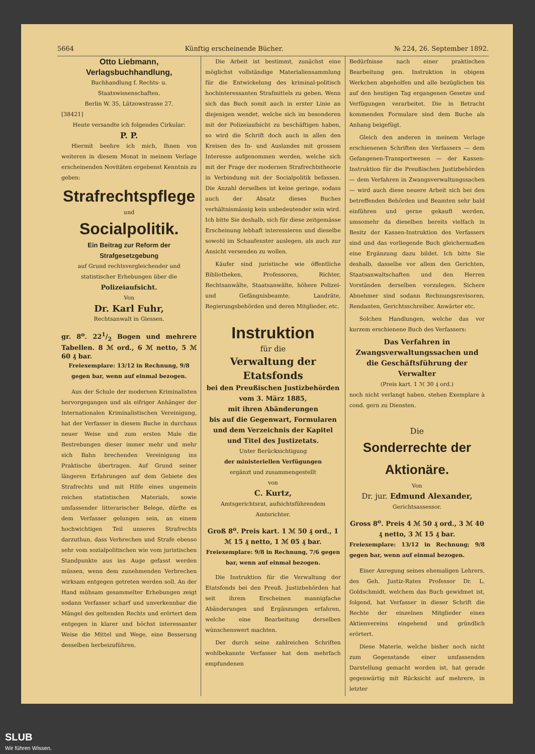5664 Künftig erscheinende Bücher. № 224, 26. September 1892.
Otto Liebmann, Verlagsbuchhandlung,
Buchhandlung f. Rechts- u. Staatswissenschaften.
Berlin W. 35, Lützowstrasse 27.
[38421]
Heute versandte ich folgendes Cirkular:
P. P.
Hiermit beehre ich mich, Ihnen von weiteren in diesem Monat in meinem Verlage erscheinenden Novitäten ergebenst Kenntnis zu geben:
Strafrechtspflege
und
Socialpolitik.
Ein Beitrag zur Reform der Strafgesetzgebung
auf Grund rechtsvergleichender und statistischer Erhebungen über die
Polizeiaufsicht.
Von
Dr. Karl Fuhr,
Rechtsanwalt in Giessen.
gr. 8<sup>o</sup>. 221/2 Bogen und mehrere Tabellen. 8 ℳ ord., 6 ℳ netto, 5 ℳ 60 ₰ bar.
Freiexemplare: 13/12 in Rechnung, 9/8 gegen bar, wenn auf einmal bezogen.
Aus der Schule der modernen Kriminalisten hervorgegangen und als eifriger Anhänger der Internationalen Kriminalistischen Vereinigung, hat der Verfasser in diesem Buche in durchaus neuer Weise und zum ersten Male die Bestrebungen dieser immer mehr und mehr sich Bahn brechenden Vereinigung ins Praktische übertragen. Auf Grund seiner längeren Erfahrungen auf dem Gebiete des Strafrechts und mit Hilfe eines ungemein reichen statistischen Materials, sowie umfassender litterarischer Belege, dürfte es dem Verfasser gelungen sein, an einem hochwichtigen Teil unseres Strafrechts darzuthun, dass Verbrechen und Strafe ebenso sehr vom sozialpolitischen wie vom juristischen Standpunkte aus ins Auge gefasst werden müssen, wenn dem zunehmenden Verbrechen wirksam entgegen getreten werden soll. An der Hand mühsam gesammelter Erhebungen zeigt sodann Verfasser scharf und unverkennbar die Mängel des geltenden Rechts und erörtert dem entgegen in klarer und höchst interessanter Weise die Mittel und Wege, eine Besserung desselben herbeizuführen.
Die Arbeit ist bestimmt, zunächst eine möglichst vollständige Materialiensammlung für die Entwickelung des kriminal-politisch hochinteressanten Strafmittels zu geben. Wenn sich das Buch somit auch in erster Linie an diejenigen wendet, welche sich im besonderen mit der Polizeiaufsicht zu beschäftigen haben, so wird die Schrift doch auch in allen den Kreisen des In- und Auslandes mit grossem Interesse aufgenommen werden, welche sich mit der Frage der modernen Strafrechtstheorie in Verbindung mit der Socialpolitik befassen. Die Anzahl derselben ist keine geringe, sodass auch der Absatz dieses Buches verhältnismässig kein unbedeutender sein wird. Ich bitte Sie deshalb, sich für diese zeitgemässe Erscheinung lebhaft interessieren und dieselbe sowohl im Schaufenster auslegen, als auch zur Ansicht versenden zu wollen.
Käufer sind juristische wie öffentliche Bibliotheken, Professoren, Richter, Rechtsanwälte, Staatsanwälte, höhere Polizei- und Gefängnisbeamte, Landräte, Regierungsbehörden und deren Mitglieder, etc.
Instruktion
für die
Verwaltung der Etatsfonds
bei den Preußischen Justizbehörden
vom 3. März 1885,
mit ihren Abänderungen
bis auf die Gegenwart, Formularen und dem Verzeichnis der Kapitel und Titel des Justizetats.
Unter Berücksichtigung
der ministeriellen Verfügungen
ergänzt und zusammengestellt
von
C. Kurtz,
Amtsgerichtsrat, aufsichtsführendem Amtsrichter.
Groß 8<sup>o</sup>. Preis kart. 1 ℳ 50 ₰ ord., 1 ℳ 15 ₰ netto, 1 ℳ 05 ₰ bar.
Freiexemplare: 9/8 in Rechnung, 7/6 gegen bar, wenn auf einmal bezogen.
Die Instruktion für die Verwaltung der Etatsfonds bei den Preuß. Justizbehörden hat seit ihrem Erscheinen mannigfache Abänderungen und Ergänzungen erfahren, welche eine Bearbeitung derselben wünschenswert machten.
Der durch seine zahlreichen Schriften wohlbekannte Verfasser hat dem mehrfach empfundenen
Bedürfnisse nach einer praktischen Bearbeitung gen. Instruktion in obigem Werkchen abgeholfen und alle bezüglichen bis auf den heutigen Tag ergangenen Gesetze und Verfügungen verarbeitet. Die in Betracht kommenden Formulare sind dem Buche als Anhang beigefügt.
Gleich den anderen in meinem Verlage erschienenen Schriften des Verfassers — dem Gefangenen-Transportwesen — der Kassen-Instruktion für die Preußischen Justizbehörden — dem Verfahren in Zwangsverwaltungssachen — wird auch diese neuere Arbeit sich bei den betreffenden Behörden und Beamten sehr bald einführen und gerne gekauft werden, umsomehr da dieselben bereits vielfach in Besitz der Kassen-Instruktion des Verfassers sind und das vorliegende Buch gleichermaßen eine Ergänzung dazu bildet. Ich bitte Sie deshalb, dasselbe vor allem den Gerichten, Staatsanwaltschaften und den Herren Vorständen derselben vorzulegen. Sichere Abnehmer sind sodann Rechnungsrevisoren, Rendanten, Gerichtsschreiber, Anwärter etc.
Solchen Handlungen, welche das vor kurzem erschienene Buch des Verfassers:
Das Verfahren in Zwangsverwaltungssachen und die Geschäftsführung der Verwalter
(Preis kart. 1 ℳ 30 ₰ ord.)
noch nicht verlangt haben, stehen Exemplare à cond. gern zu Diensten.
Die
Sonderrechte der Aktionäre.
Von
Dr. jur. Edmund Alexander,
Gerichtsassessor.
Gross 8<sup>o</sup>. Preis 4 ℳ 50 ₰ ord., 3 ℳ 40 ₰ netto, 3 ℳ 15 ₰ bar.
Freiexemplare: 13/12 in Rechnung; 9/8 gegen bar, wenn auf einmal bezogen.
Einer Anregung seines ehemaligen Lehrers, des Geh. Justiz-Rates Professor Dr. L. Goldschmidt, welchem das Buch gewidmet ist, folgend, hat Verfasser in dieser Schrift die Rechte der einzelnen Mitglieder eines Aktienvereins eingehend und gründlich erörtert.
Diese Materie, welche bisher noch nicht zum Gegenstande einer umfassenden Darstellung gemacht worden ist, hat gerade gegenwärtig mit Rücksicht auf mehrere, in letzter
SLUB
Wir führen Wissen.